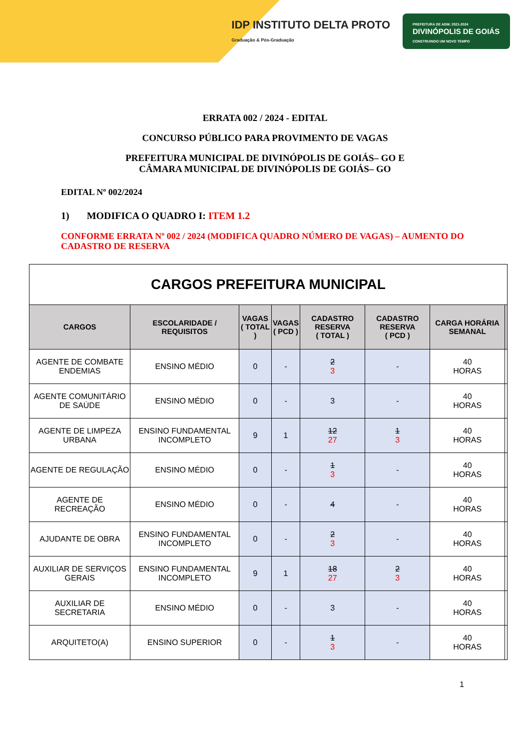IDP INSTITUTO DELTA PROTO
Graduação & Pós-Graduação
PREFEITURA DE ADM: 2021-2024
DIVINÓPOLIS DE GOIÁS
CONSTRUINDO UM NOVO TEMPO
ERRATA 002 / 2024 - EDITAL
CONCURSO PÚBLICO PARA PROVIMENTO DE VAGAS
PREFEITURA MUNICIPAL DE DIVINÓPOLIS DE GOIÁS– GO E
CÂMARA MUNICIPAL DE DIVINÓPOLIS DE GOIÁS– GO
EDITAL Nº 002/2024
1) MODIFICA O QUADRO I: ITEM 1.2
CONFORME ERRATA Nº 002 / 2024 (MODIFICA QUADRO NÚMERO DE VAGAS) – AUMENTO DO CADASTRO DE RESERVA
| CARGOS PREFEITURA MUNICIPAL | | | | | | | |
| CARGOS | ESCOLARIDADE / REQUISITOS | VAGAS ( TOTAL ) | VAGAS ( PCD ) | CADASTRO RESERVA ( TOTAL ) | CADASTRO RESERVA ( PCD ) | CARGA HORÁRIA SEMANAL | |
| AGENTE DE COMBATE ENDEMIAS | ENSINO MÉDIO | 0 | - | 2 3 | - | 40 HORAS | |
| AGENTE COMUNITÁRIO DE SAÚDE | ENSINO MÉDIO | 0 | - | 3 | - | 40 HORAS | |
| AGENTE DE LIMPEZA URBANA | ENSINO FUNDAMENTAL INCOMPLETO | 9 | 1 | 12 27 | 1 3 | 40 HORAS | |
| AGENTE DE REGULAÇÃO | ENSINO MÉDIO | 0 | - | 1 3 | - | 40 HORAS | |
| AGENTE DE RECREAÇÃO | ENSINO MÉDIO | 0 | - | 4 | - | 40 HORAS | |
| AJUDANTE DE OBRA | ENSINO FUNDAMENTAL INCOMPLETO | 0 | - | 2 3 | - | 40 HORAS | |
| AUXILIAR DE SERVIÇOS GERAIS | ENSINO FUNDAMENTAL INCOMPLETO | 9 | 1 | 18 27 | 2 3 | 40 HORAS | |
| AUXILIAR DE SECRETARIA | ENSINO MÉDIO | 0 | - | 3 | - | 40 HORAS | |
| ARQUITETO(A) | ENSINO SUPERIOR | 0 | - | 1 3 | - | 40 HORAS | |
1